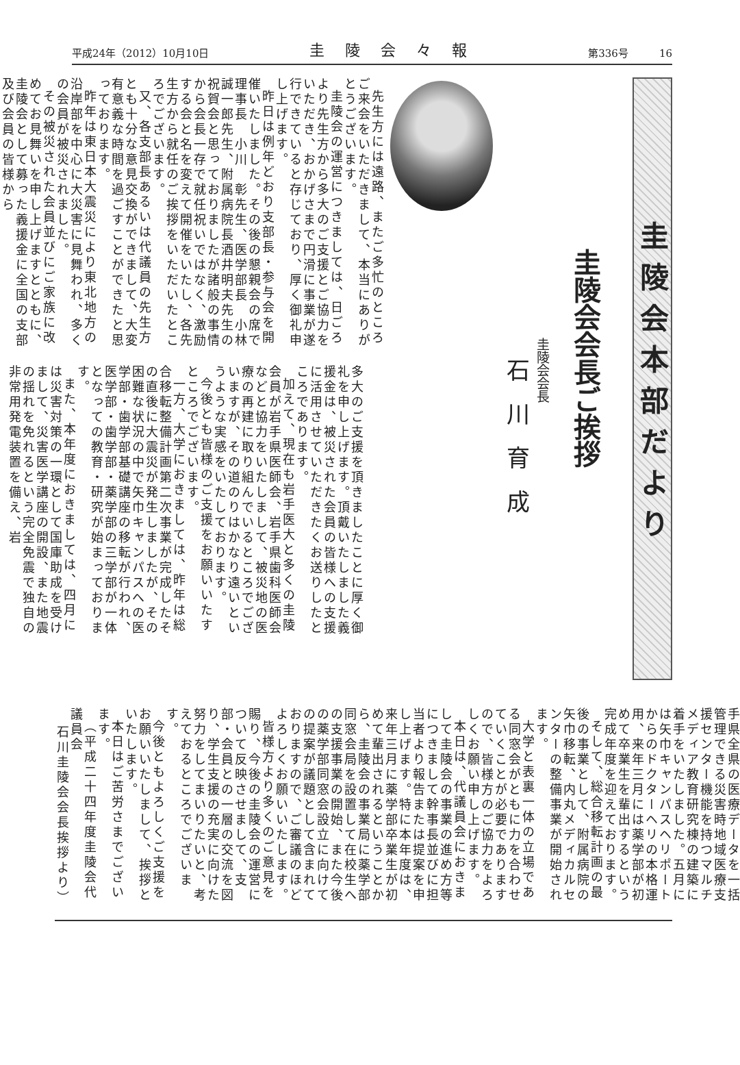平成24年（2012）10月10日 圭陵会々報 第336号　　　16
圭陵会本部だより
圭陵会会長ご挨拶
圭陵会会長
石川育成
先生方には遠路、またご多忙のところご来会をいただきまして、本当にありがとうございます。
圭陵会の運営につきましては、日ごろより先生方から多大のご支援とご協力をいただき、おかげさまで円滑に事業が遂行できていると存じており、厚く御礼申し上げます。
昨日は例年どおり支部長・参与会を開催いたしました。その後の懇親会の席で理事長　小川　彰先生、医学部長　小林誠一郎先生、附属病院長酒井明夫先生の祝賀会と思っておりましたが諸般の事情から会長一存で就任祝いではなく、激励する会と名を変えて開催をいたし、各先生方から就任のご挨拶をいただいたところでございます。
又、各支部長あるいは代議員の先生方とも十分な意見交換ができまして、大変有意義な時間を過ごすことができたと思っております。
昨年は東日本大震災により東北地方の沿岸部を中心に大災害に見舞われ、多くの会員が被災されました。
その被災された会員並びにご家族に改めてお見舞いを申し上げますとともに、圭陵会として募った義援金に全国の支部及び会員の皆様から
多大のご支援を頂きましたことに厚く御礼を申し上げます。頂戴いたしました義援金は、被災された会員の皆様への支援に活用させていただきたくお送りしたところであります。
加えて、現在も岩手医大と多くの圭陵会員が岩手県医師会、岩手県歯科医師会などと協力をいたしまして、被災地の医療の再建に取り組んでいるところでございますが、その道のりはかなり遠いというような実感をいたしております。
今後とも皆様のご支援をお願いいたすところでございます。
一方、大学におきましては、昨年は総合移転整備計画第二次事業が完成したその直後に大震災が発生しましたが、その困難な状況の中で矢巾キャンパスへの医学部・歯学部基礎講座の移転が行われ、医学部・歯学部・薬学部の三学部が一体となっての教育・研究が始まっております。
また、本年度におきましては、四月には災害対策の一環として国庫助成を受けまして、災害医学講座の開設、また地震の揺れを免れるという完全免震で独自の非常用発電装置を備え、岩
手県全県の医療データを一括管理できる災害時地域医療支援センター機能を持つマルチメディア教育研究棟の建築に着手をいたしました。五月には矢巾キャンパスヘリポートからのドクターヘリの本格運用、来年三月には薬学部が初めて卒業生を輩出するという完成年度を迎えております。
そして、総合移転計画の最後の事業として、附属病院の矢巾移転、内丸メディカルセンターの整備事業が開始されます。
大学と表裏一体の立場である同窓会がともに力を合わせていくことが必要でありますので、皆様方のご協力をよろしくお願い申し上げます。
本日は、代議員会におきまして圭陵会の事業の進め方等につきまして幹事長並びに担当者より報告または提案を申し上げます。特に本年度は、来年三月に薬学部卒業生が初めて輩出されるということから、圭陵会の事業局に薬学部同窓会局を設置して在校生への支援事業の開始、また今後の薬学部同窓会設立に向けての提案が議題として含まれておりますので、ご審議のほどよろしくお願いいたします。
皆様方より多くのご意見を賜り、今後の圭陵会の運営について反映させまして、支部・会員との一層の交流を図り、学生支援の充実に向けた努力をしてまいりたいと、考えておるところでございます。
今後ともよろしくご支援をお願いいたしまして、挨拶といたします。
本日はご苦労さまでございます。
（平成二十四年度圭陵会代議員会
石川圭陵会会長挨拶より）